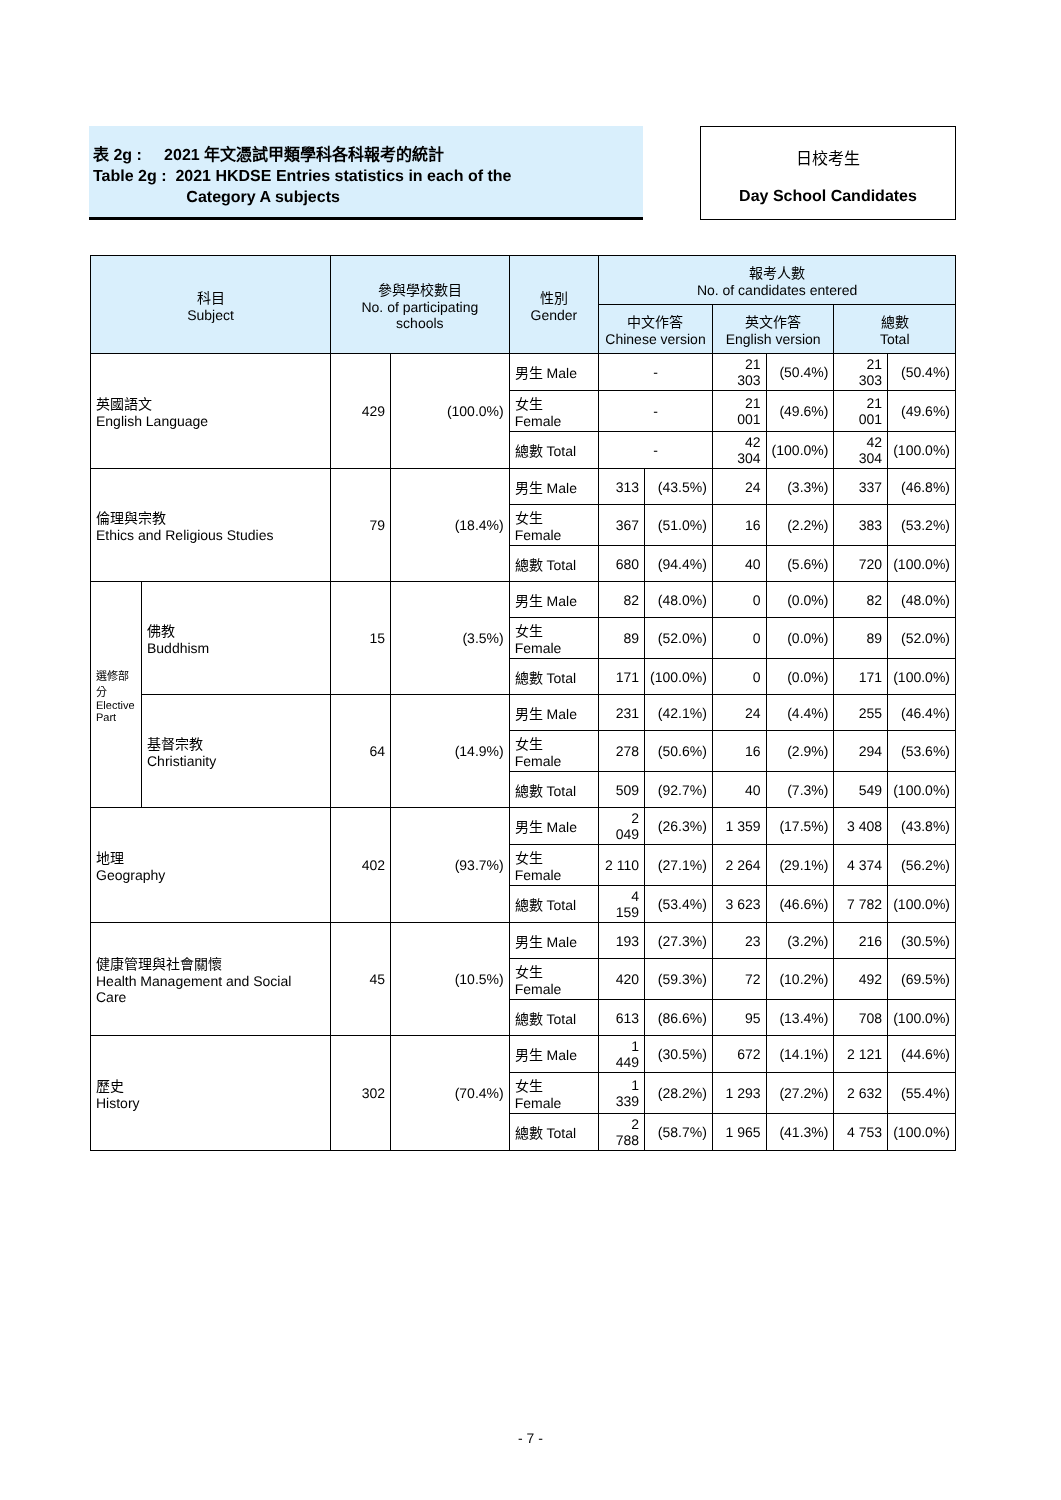表 2g : 2021 年文憑試甲類學科各科報考的統計
Table 2g : 2021 HKDSE Entries statistics in each of the
Category A subjects
日校考生
Day School Candidates
| 科目 Subject | | 參與學校數目 No. of participating schools | | 性別 Gender | 報考人數 No. of candidates entered | | | | | |
| --- | --- | --- | --- | --- | --- | --- | --- | --- | --- | --- |
| | | | | | 中文作答 Chinese version | | 英文作答 English version | | 總數 Total | |
| 英國語文 English Language | | 429 | (100.0%) | 男生 Male | - | | 21 303 | (50.4%) | 21 303 | (50.4%) |
| | | | | 女生 Female | - | | 21 001 | (49.6%) | 21 001 | (49.6%) |
| | | | | 總數 Total | - | | 42 304 | (100.0%) | 42 304 | (100.0%) |
| 倫理與宗教 Ethics and Religious Studies | | 79 | (18.4%) | 男生 Male | 313 | (43.5%) | 24 | (3.3%) | 337 | (46.8%) |
| | | | | 女生 Female | 367 | (51.0%) | 16 | (2.2%) | 383 | (53.2%) |
| | | | | 總數 Total | 680 | (94.4%) | 40 | (5.6%) | 720 | (100.0%) |
| 選修部分 Elective Part | 佛教 Buddhism | 15 | (3.5%) | 男生 Male | 82 | (48.0%) | 0 | (0.0%) | 82 | (48.0%) |
| | | | | 女生 Female | 89 | (52.0%) | 0 | (0.0%) | 89 | (52.0%) |
| | | | | 總數 Total | 171 | (100.0%) | 0 | (0.0%) | 171 | (100.0%) |
| | 基督宗教 Christianity | 64 | (14.9%) | 男生 Male | 231 | (42.1%) | 24 | (4.4%) | 255 | (46.4%) |
| | | | | 女生 Female | 278 | (50.6%) | 16 | (2.9%) | 294 | (53.6%) |
| | | | | 總數 Total | 509 | (92.7%) | 40 | (7.3%) | 549 | (100.0%) |
| 地理 Geography | | 402 | (93.7%) | 男生 Male | 2 049 | (26.3%) | 1 359 | (17.5%) | 3 408 | (43.8%) |
| | | | | 女生 Female | 2 110 | (27.1%) | 2 264 | (29.1%) | 4 374 | (56.2%) |
| | | | | 總數 Total | 4 159 | (53.4%) | 3 623 | (46.6%) | 7 782 | (100.0%) |
| 健康管理與社會關懷 Health Management and Social Care | | 45 | (10.5%) | 男生 Male | 193 | (27.3%) | 23 | (3.2%) | 216 | (30.5%) |
| | | | | 女生 Female | 420 | (59.3%) | 72 | (10.2%) | 492 | (69.5%) |
| | | | | 總數 Total | 613 | (86.6%) | 95 | (13.4%) | 708 | (100.0%) |
| 歷史 History | | 302 | (70.4%) | 男生 Male | 1 449 | (30.5%) | 672 | (14.1%) | 2 121 | (44.6%) |
| | | | | 女生 Female | 1 339 | (28.2%) | 1 293 | (27.2%) | 2 632 | (55.4%) |
| | | | | 總數 Total | 2 788 | (58.7%) | 1 965 | (41.3%) | 4 753 | (100.0%) |
- 7 -